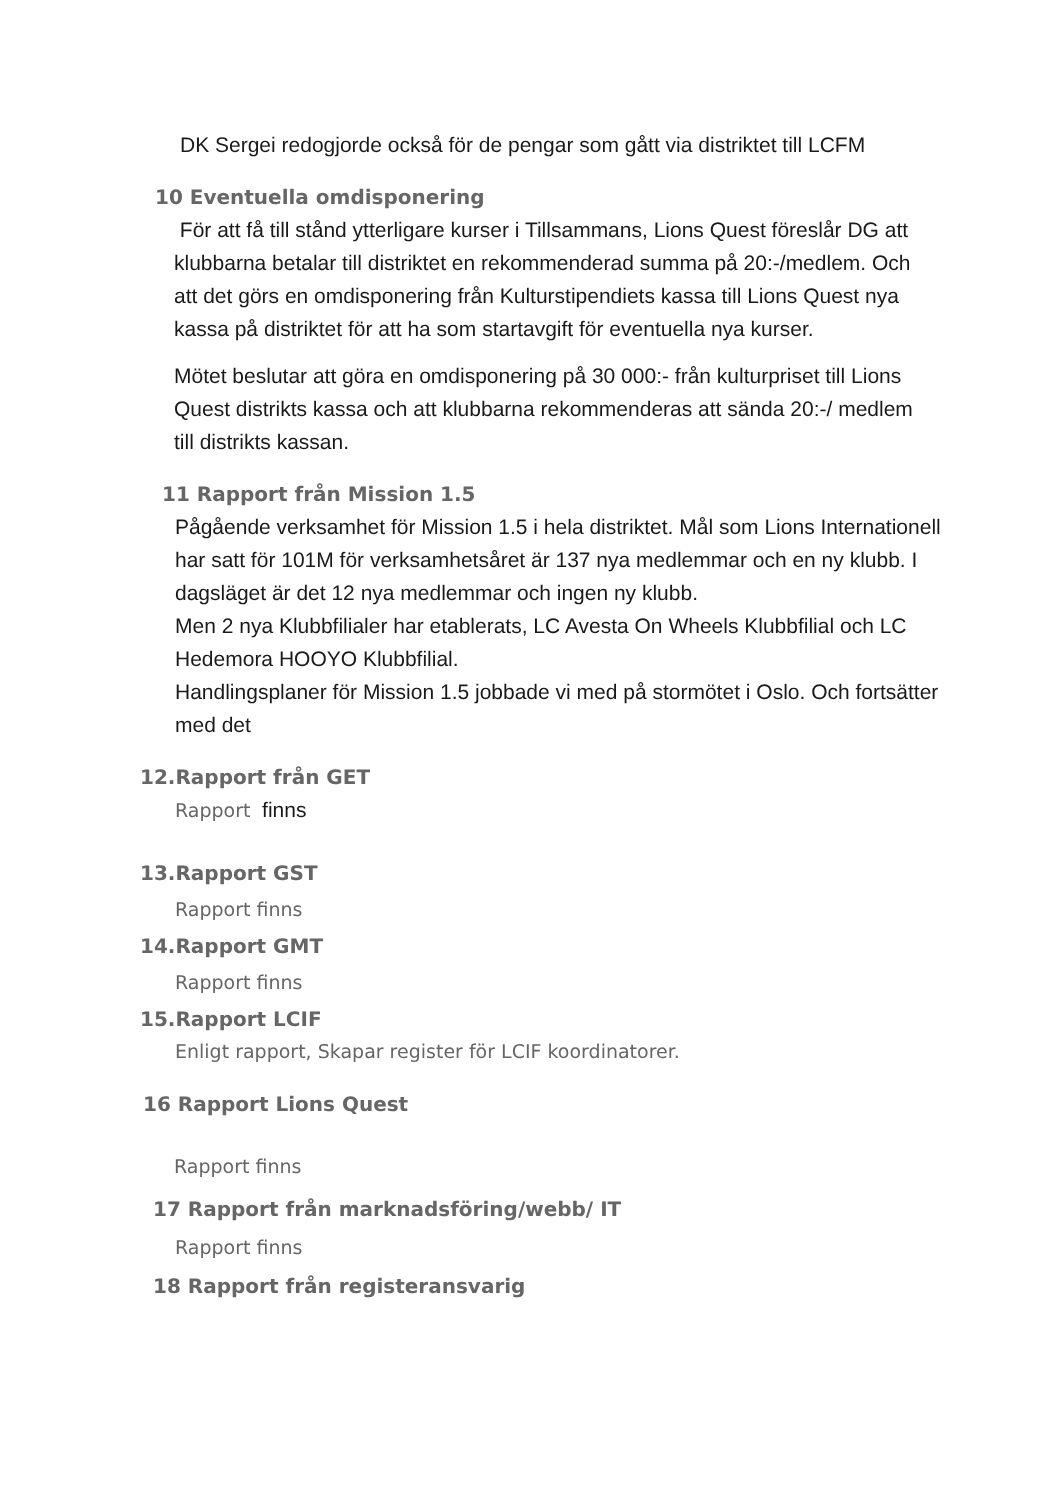DK Sergei redogjorde också för de pengar som gått via distriktet till LCFM
10 Eventuella omdisponering
För att få till stånd ytterligare kurser i Tillsammans, Lions Quest föreslår DG att klubbarna betalar till distriktet en rekommenderad summa på 20:-/medlem. Och att det görs en omdisponering från Kulturstipendiets kassa till Lions Quest nya kassa på distriktet för att ha som startavgift för eventuella nya kurser.
Mötet beslutar att göra en omdisponering på 30 000:- från kulturpriset till Lions Quest distrikts kassa och att klubbarna rekommenderas att sända 20:-/ medlem till distrikts kassan.
11 Rapport från Mission 1.5
Pågående verksamhet för Mission 1.5 i hela distriktet. Mål som Lions Internationell har satt för 101M för verksamhetsåret är 137 nya medlemmar och en ny klubb. I dagsläget är det 12 nya medlemmar och ingen ny klubb.
Men 2 nya Klubbfilialer har etablerats, LC Avesta On Wheels Klubbfilial och LC Hedemora HOOYO Klubbfilial.
Handlingsplaner för Mission 1.5 jobbade vi med på stormötet i Oslo. Och fortsätter med det
12.Rapport från GET
Rapport finns
13.Rapport GST
Rapport finns
14.Rapport GMT
Rapport finns
15.Rapport LCIF
Enligt rapport, Skapar register för LCIF koordinatorer.
16 Rapport Lions Quest
Rapport finns
17 Rapport från marknadsföring/webb/ IT
Rapport finns
18 Rapport från registeransvarig